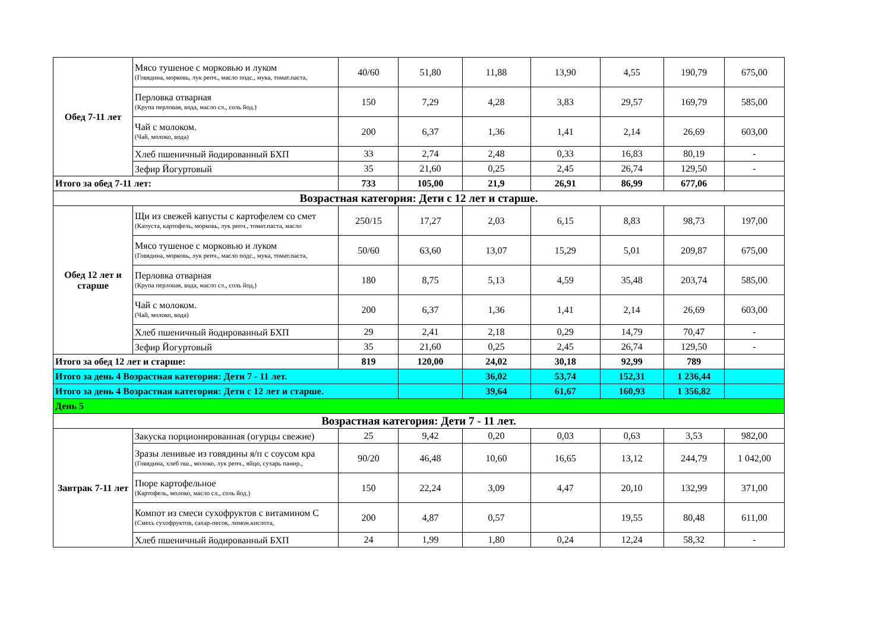| Обед 7-11 лет | Мясо тушеное с морковью и луком (Говядина, морковь, лук репч., масло подс., мука, томат.паста, | 40/60 | 51,80 | 11,88 | 13,90 | 4,55 | 190,79 | 675,00 |
| | Перловка отварная (Крупа перловая, вода, масло сл., соль йод.) | 150 | 7,29 | 4,28 | 3,83 | 29,57 | 169,79 | 585,00 |
| | Чай с молоком. (Чай, молоко, вода) | 200 | 6,37 | 1,36 | 1,41 | 2,14 | 26,69 | 603,00 |
| | Хлеб пшеничный йодированный БХП | 33 | 2,74 | 2,48 | 0,33 | 16,83 | 80,19 | - |
| | Зефир Йогуртовый | 35 | 21,60 | 0,25 | 2,45 | 26,74 | 129,50 | - |
| Итого за обед 7-11 лет: | | 733 | 105,00 | 21,9 | 26,91 | 86,99 | 677,06 | |
| Возрастная категория: Дети с 12 лет и старше. | | | | | | | | |
| Обед 12 лет и старше | Щи из свежей капусты с картофелем со смет (Капуста, картофель, морковь, лук репч., томат.паста, масло | 250/15 | 17,27 | 2,03 | 6,15 | 8,83 | 98,73 | 197,00 |
| | Мясо тушеное с морковью и луком (Говядина, морковь, лук репч., масло подс., мука, томат.паста, | 50/60 | 63,60 | 13,07 | 15,29 | 5,01 | 209,87 | 675,00 |
| | Перловка отварная (Крупа перловая, вода, масло сл., соль йод.) | 180 | 8,75 | 5,13 | 4,59 | 35,48 | 203,74 | 585,00 |
| | Чай с молоком. (Чай, молоко, вода) | 200 | 6,37 | 1,36 | 1,41 | 2,14 | 26,69 | 603,00 |
| | Хлеб пшеничный йодированный БХП | 29 | 2,41 | 2,18 | 0,29 | 14,79 | 70,47 | - |
| | Зефир Йогуртовый | 35 | 21,60 | 0,25 | 2,45 | 26,74 | 129,50 | - |
| Итого за обед 12 лет и старше: | | 819 | 120,00 | 24,02 | 30,18 | 92,99 | 789 | |
| Итого за день 4 Возрастная категория: Дети 7 - 11 лет. | | | | 36,02 | 53,74 | 152,31 | 1 236,44 | |
| Итого за день 4 Возрастная категория: Дети с 12 лет и старше. | | | | 39,64 | 61,67 | 160,93 | 1 356,82 | |
| День 5 | | | | | | | | |
| Возрастная категория: Дети 7 - 11 лет. | | | | | | | | |
| Завтрак 7-11 лет | Закуска порционированная (огурцы свежие) | 25 | 9,42 | 0,20 | 0,03 | 0,63 | 3,53 | 982,00 |
| | Зразы ленивые из говядины я/п с соусом кра (Говядина, хлеб пш., молоко, лук репч., яйцо, сухарь панир., | 90/20 | 46,48 | 10,60 | 16,65 | 13,12 | 244,79 | 1 042,00 |
| | Пюре картофельное (Картофель, молоко, масло сл., соль йод.) | 150 | 22,24 | 3,09 | 4,47 | 20,10 | 132,99 | 371,00 |
| | Компот из смеси сухофруктов с витамином С (Смесь сухофруктов, сахар-песок, лимон.кислота, | 200 | 4,87 | 0,57 | | 19,55 | 80,48 | 611,00 |
| | Хлеб пшеничный йодированный БХП | 24 | 1,99 | 1,80 | 0,24 | 12,24 | 58,32 | - |